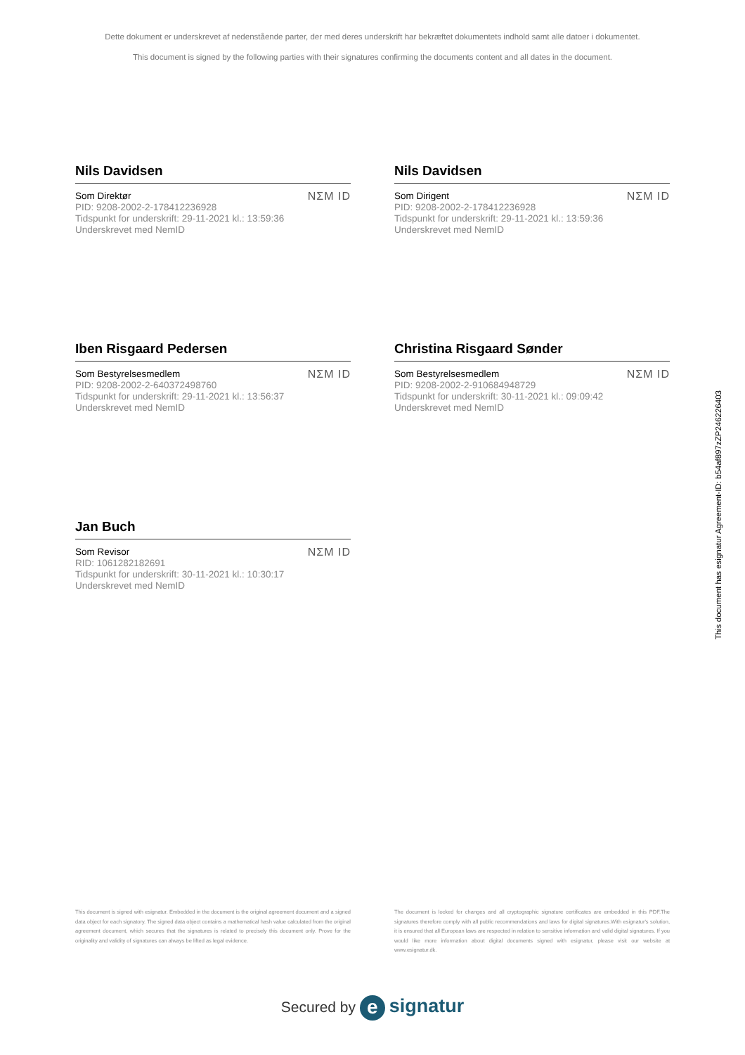Dette dokument er underskrevet af nedenstående parter, der med deres underskrift har bekræftet dokumentets indhold samt alle datoer i dokumentet.
This document is signed by the following parties with their signatures confirming the documents content and all dates in the document.
Nils Davidsen
Som Direktør
PID: 9208-2002-2-178412236928
Tidspunkt for underskrift: 29-11-2021 kl.: 13:59:36
Underskrevet med NemID
NΣM ID
Nils Davidsen
Som Dirigent
PID: 9208-2002-2-178412236928
Tidspunkt for underskrift: 29-11-2021 kl.: 13:59:36
Underskrevet med NemID
NΣM ID
Iben Risgaard Pedersen
Som Bestyrelsesmedlem
PID: 9208-2002-2-640372498760
Tidspunkt for underskrift: 29-11-2021 kl.: 13:56:37
Underskrevet med NemID
NΣM ID
Christina Risgaard Sønder
Som Bestyrelsesmedlem
PID: 9208-2002-2-910684948729
Tidspunkt for underskrift: 30-11-2021 kl.: 09:09:42
Underskrevet med NemID
NΣM ID
Jan Buch
Som Revisor
RID: 1061282182691
Tidspunkt for underskrift: 30-11-2021 kl.: 10:30:17
Underskrevet med NemID
NΣM ID
This document has esignatur Agreement-ID: b54af897zZP246226403
This document is signed with esignatur. Embedded in the document is the original agreement document and a signed data object for each signatory. The signed data object contains a mathematical hash value calculated from the original agreement document, which secures that the signatures is related to precisely this document only. Prove for the originality and validity of signatures can always be lifted as legal evidence.
The document is locked for changes and all cryptographic signature certificates are embedded in this PDF.The signatures therefore comply with all public recommendations and laws for digital signatures.With esignatur's solution, it is ensured that all European laws are respected in relation to sensitive information and valid digital signatures. If you would like more information about digital documents signed with esignatur, please visit our website at www.esignatur.dk.
Secured by e signatur